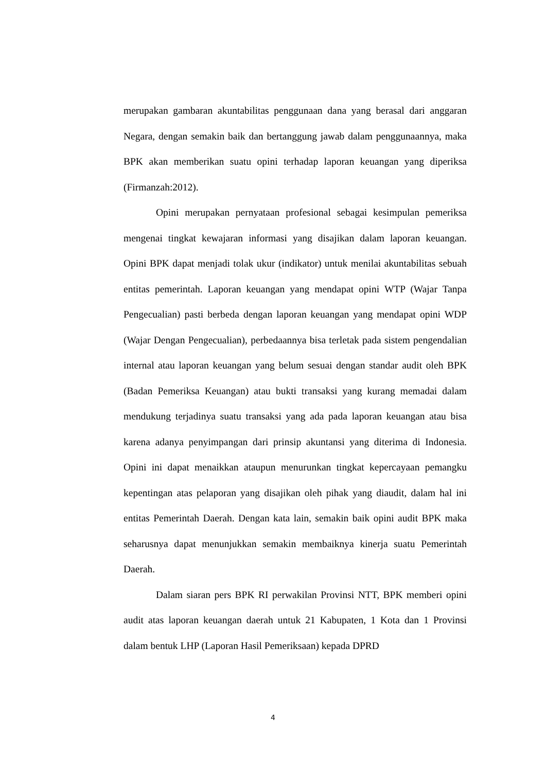merupakan gambaran akuntabilitas penggunaan dana yang berasal dari anggaran Negara, dengan semakin baik dan bertanggung jawab dalam penggunaannya, maka BPK akan memberikan suatu opini terhadap laporan keuangan yang diperiksa (Firmanzah:2012).
Opini merupakan pernyataan profesional sebagai kesimpulan pemeriksa mengenai tingkat kewajaran informasi yang disajikan dalam laporan keuangan. Opini BPK dapat menjadi tolak ukur (indikator) untuk menilai akuntabilitas sebuah entitas pemerintah. Laporan keuangan yang mendapat opini WTP (Wajar Tanpa Pengecualian) pasti berbeda dengan laporan keuangan yang mendapat opini WDP (Wajar Dengan Pengecualian), perbedaannya bisa terletak pada sistem pengendalian internal atau laporan keuangan yang belum sesuai dengan standar audit oleh BPK (Badan Pemeriksa Keuangan) atau bukti transaksi yang kurang memadai dalam mendukung terjadinya suatu transaksi yang ada pada laporan keuangan atau bisa karena adanya penyimpangan dari prinsip akuntansi yang diterima di Indonesia. Opini ini dapat menaikkan ataupun menurunkan tingkat kepercayaan pemangku kepentingan atas pelaporan yang disajikan oleh pihak yang diaudit, dalam hal ini entitas Pemerintah Daerah. Dengan kata lain, semakin baik opini audit BPK maka seharusnya dapat menunjukkan semakin membaiknya kinerja suatu Pemerintah Daerah.
Dalam siaran pers BPK RI perwakilan Provinsi NTT, BPK memberi opini audit atas laporan keuangan daerah untuk 21 Kabupaten, 1 Kota dan 1 Provinsi dalam bentuk LHP (Laporan Hasil Pemeriksaan) kepada DPRD
4